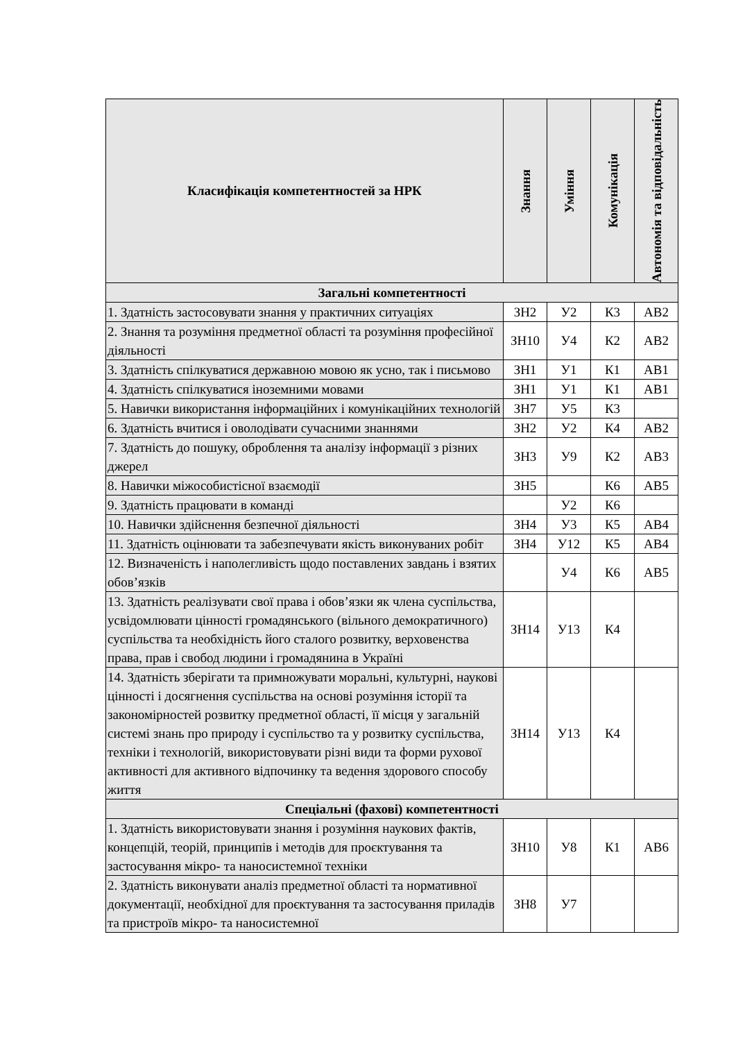| Класифікація компетентностей за НРК | Знання | Уміння | Комунікація | Автономія та відповідальність |
| --- | --- | --- | --- | --- |
| Загальні компетентності | | | | |
| 1. Здатність застосовувати знання у практичних ситуаціях | ЗН2 | У2 | К3 | АВ2 |
| 2. Знання та розуміння предметної області та розуміння професійної діяльності | ЗН10 | У4 | К2 | АВ2 |
| 3. Здатність спілкуватися державною мовою як усно, так і письмово | ЗН1 | У1 | К1 | АВ1 |
| 4. Здатність спілкуватися іноземними мовами | ЗН1 | У1 | К1 | АВ1 |
| 5. Навички використання інформаційних і комунікаційних технологій | ЗН7 | У5 | К3 | |
| 6. Здатність вчитися і оволодівати сучасними знаннями | ЗН2 | У2 | К4 | АВ2 |
| 7. Здатність до пошуку, оброблення та аналізу інформації з різних джерел | ЗН3 | У9 | К2 | АВ3 |
| 8. Навички міжособистісної взаємодії | ЗН5 | | К6 | АВ5 |
| 9. Здатність працювати в команді | | У2 | К6 | |
| 10. Навички здійснення безпечної діяльності | ЗН4 | У3 | К5 | АВ4 |
| 11. Здатність оцінювати та забезпечувати якість виконуваних робіт | ЗН4 | У12 | К5 | АВ4 |
| 12. Визначеність і наполегливість щодо поставлених завдань і взятих обов’язків | | У4 | К6 | АВ5 |
| 13. Здатність реалізувати свої права і обов’язки як члена суспільства, усвідомлювати цінності громадянського (вільного демократичного) суспільства та необхідність його сталого розвитку, верховенства права, прав і свобод людини і громадянина в Україні | ЗН14 | У13 | К4 | |
| 14. Здатність зберігати та примножувати моральні, культурні, наукові цінності і досягнення суспільства на основі розуміння історії та закономірностей розвитку предметної області, її місця у загальній системі знань про природу і суспільство та у розвитку суспільства, техніки і технологій, використовувати різні види та форми рухової активності для активного відпочинку та ведення здорового способу життя | ЗН14 | У13 | К4 | |
| Спеціальні (фахові) компетентності | | | | |
| 1. Здатність використовувати знання і розуміння наукових фактів, концепцій, теорій, принципів і методів для проєктування та застосування мікро- та наносистемної техніки | ЗН10 | У8 | К1 | АВ6 |
| 2. Здатність виконувати аналіз предметної області та нормативної документації, необхідної для проєктування та застосування приладів та пристроїв мікро- та наносистемної | ЗН8 | У7 | | |